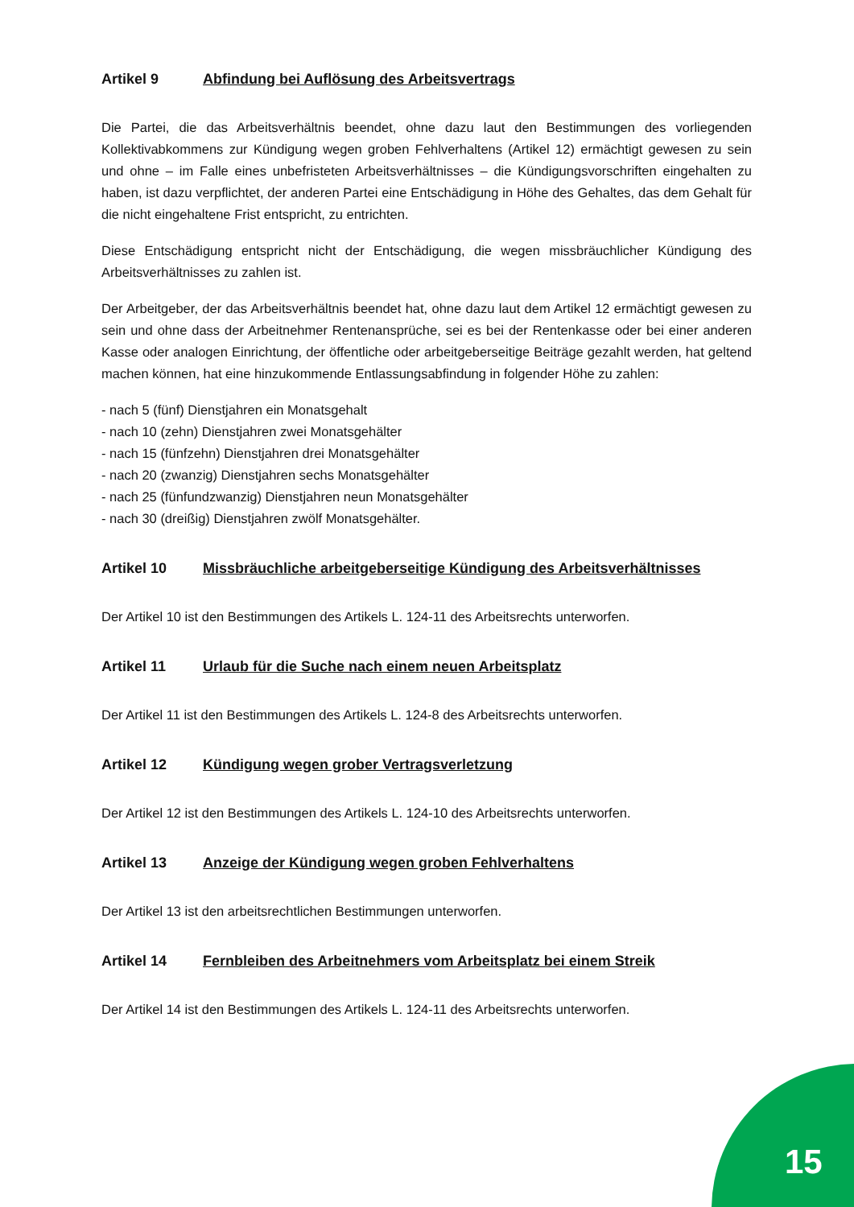Artikel 9 Abfindung bei Auflösung des Arbeitsvertrags
Die Partei, die das Arbeitsverhältnis beendet, ohne dazu laut den Bestimmungen des vorliegenden Kollektivabkommens zur Kündigung wegen groben Fehlverhaltens (Artikel 12) ermächtigt gewesen zu sein und ohne – im Falle eines unbefristeten Arbeitsverhältnisses – die Kündigungsvorschriften eingehalten zu haben, ist dazu verpflichtet, der anderen Partei eine Entschädigung in Höhe des Gehaltes, das dem Gehalt für die nicht eingehaltene Frist entspricht, zu entrichten.
Diese Entschädigung entspricht nicht der Entschädigung, die wegen missbräuchlicher Kündigung des Arbeitsverhältnisses zu zahlen ist.
Der Arbeitgeber, der das Arbeitsverhältnis beendet hat, ohne dazu laut dem Artikel 12 ermächtigt gewesen zu sein und ohne dass der Arbeitnehmer Rentenansprüche, sei es bei der Rentenkasse oder bei einer anderen Kasse oder analogen Einrichtung, der öffentliche oder arbeitgeberseitige Beiträge gezahlt werden, hat geltend machen können, hat eine hinzukommende Entlassungsabfindung in folgender Höhe zu zahlen:
- nach 5 (fünf) Dienstjahren ein Monatsgehalt
- nach 10 (zehn) Dienstjahren zwei Monatsgehälter
- nach 15 (fünfzehn) Dienstjahren drei Monatsgehälter
- nach 20 (zwanzig) Dienstjahren sechs Monatsgehälter
- nach 25 (fünfundzwanzig) Dienstjahren neun Monatsgehälter
- nach 30 (dreißig) Dienstjahren zwölf Monatsgehälter.
Artikel 10 Missbräuchliche arbeitgeberseitige Kündigung des Arbeitsverhältnisses
Der Artikel 10 ist den Bestimmungen des Artikels L. 124-11 des Arbeitsrechts unterworfen.
Artikel 11 Urlaub für die Suche nach einem neuen Arbeitsplatz
Der Artikel 11 ist den Bestimmungen des Artikels L. 124-8 des Arbeitsrechts unterworfen.
Artikel 12 Kündigung wegen grober Vertragsverletzung
Der Artikel 12 ist den Bestimmungen des Artikels L. 124-10 des Arbeitsrechts unterworfen.
Artikel 13 Anzeige der Kündigung wegen groben Fehlverhaltens
Der Artikel 13 ist den arbeitsrechtlichen Bestimmungen unterworfen.
Artikel 14 Fernbleiben des Arbeitnehmers vom Arbeitsplatz bei einem Streik
Der Artikel 14 ist den Bestimmungen des Artikels L. 124-11 des Arbeitsrechts unterworfen.
15